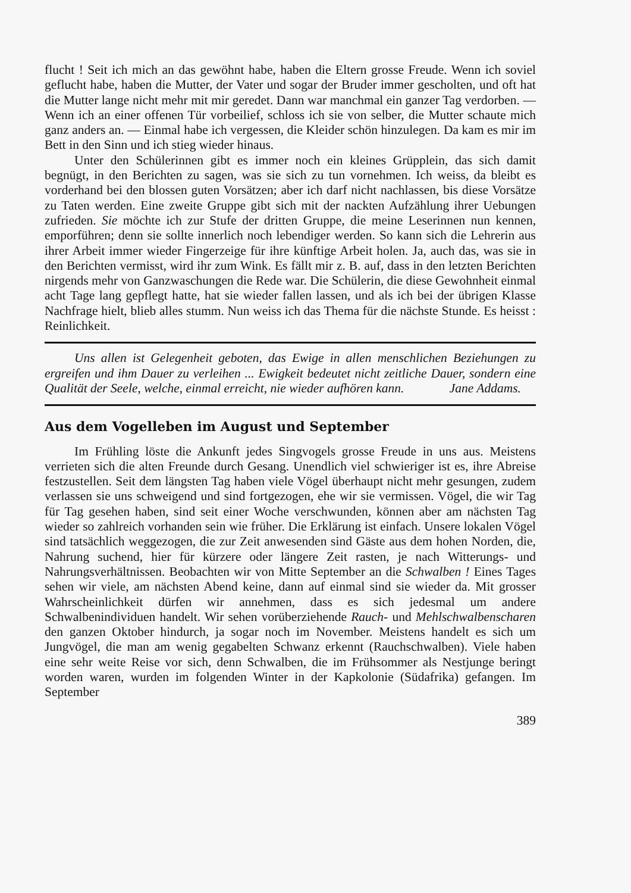flucht ! Seit ich mich an das gewöhnt habe, haben die Eltern grosse Freude. Wenn ich soviel geflucht habe, haben die Mutter, der Vater und sogar der Bruder immer gescholten, und oft hat die Mutter lange nicht mehr mit mir geredet. Dann war manchmal ein ganzer Tag verdorben. — Wenn ich an einer offenen Tür vorbeilief, schloss ich sie von selber, die Mutter schaute mich ganz anders an. — Einmal habe ich vergessen, die Kleider schön hinzulegen. Da kam es mir im Bett in den Sinn und ich stieg wieder hinaus.
Unter den Schülerinnen gibt es immer noch ein kleines Grüpplein, das sich damit begnügt, in den Berichten zu sagen, was sie sich zu tun vornehmen. Ich weiss, da bleibt es vorderhand bei den blossen guten Vorsätzen; aber ich darf nicht nachlassen, bis diese Vorsätze zu Taten werden. Eine zweite Gruppe gibt sich mit der nackten Aufzählung ihrer Uebungen zufrieden. Sie möchte ich zur Stufe der dritten Gruppe, die meine Leserinnen nun kennen, emporführen; denn sie sollte innerlich noch lebendiger werden. So kann sich die Lehrerin aus ihrer Arbeit immer wieder Fingerzeige für ihre künftige Arbeit holen. Ja, auch das, was sie in den Berichten vermisst, wird ihr zum Wink. Es fällt mir z. B. auf, dass in den letzten Berichten nirgends mehr von Ganzwaschungen die Rede war. Die Schülerin, die diese Gewohnheit einmal acht Tage lang gepflegt hatte, hat sie wieder fallen lassen, und als ich bei der übrigen Klasse Nachfrage hielt, blieb alles stumm. Nun weiss ich das Thema für die nächste Stunde. Es heisst : Reinlichkeit.
Uns allen ist Gelegenheit geboten, das Ewige in allen menschlichen Beziehungen zu ergreifen und ihm Dauer zu verleihen ... Ewigkeit bedeutet nicht zeitliche Dauer, sondern eine Qualität der Seele, welche, einmal erreicht, nie wieder aufhören kann. Jane Addams.
Aus dem Vogelleben im August und September
Im Frühling löste die Ankunft jedes Singvogels grosse Freude in uns aus. Meistens verrieten sich die alten Freunde durch Gesang. Unendlich viel schwieriger ist es, ihre Abreise festzustellen. Seit dem längsten Tag haben viele Vögel überhaupt nicht mehr gesungen, zudem verlassen sie uns schweigend und sind fortgezogen, ehe wir sie vermissen. Vögel, die wir Tag für Tag gesehen haben, sind seit einer Woche verschwunden, können aber am nächsten Tag wieder so zahlreich vorhanden sein wie früher. Die Erklärung ist einfach. Unsere lokalen Vögel sind tatsächlich weggezogen, die zur Zeit anwesenden sind Gäste aus dem hohen Norden, die, Nahrung suchend, hier für kürzere oder längere Zeit rasten, je nach Witterungs- und Nahrungsverhältnissen. Beobachten wir von Mitte September an die Schwalben ! Eines Tages sehen wir viele, am nächsten Abend keine, dann auf einmal sind sie wieder da. Mit grosser Wahrscheinlichkeit dürfen wir annehmen, dass es sich jedesmal um andere Schwalbenindividuen handelt. Wir sehen vorüberziehende Rauch- und Mehlschwalbenscharen den ganzen Oktober hindurch, ja sogar noch im November. Meistens handelt es sich um Jungvögel, die man am wenig gegabelten Schwanz erkennt (Rauchschwalben). Viele haben eine sehr weite Reise vor sich, denn Schwalben, die im Frühsommer als Nestjunge beringt worden waren, wurden im folgenden Winter in der Kapkolonie (Südafrika) gefangen. Im September
389